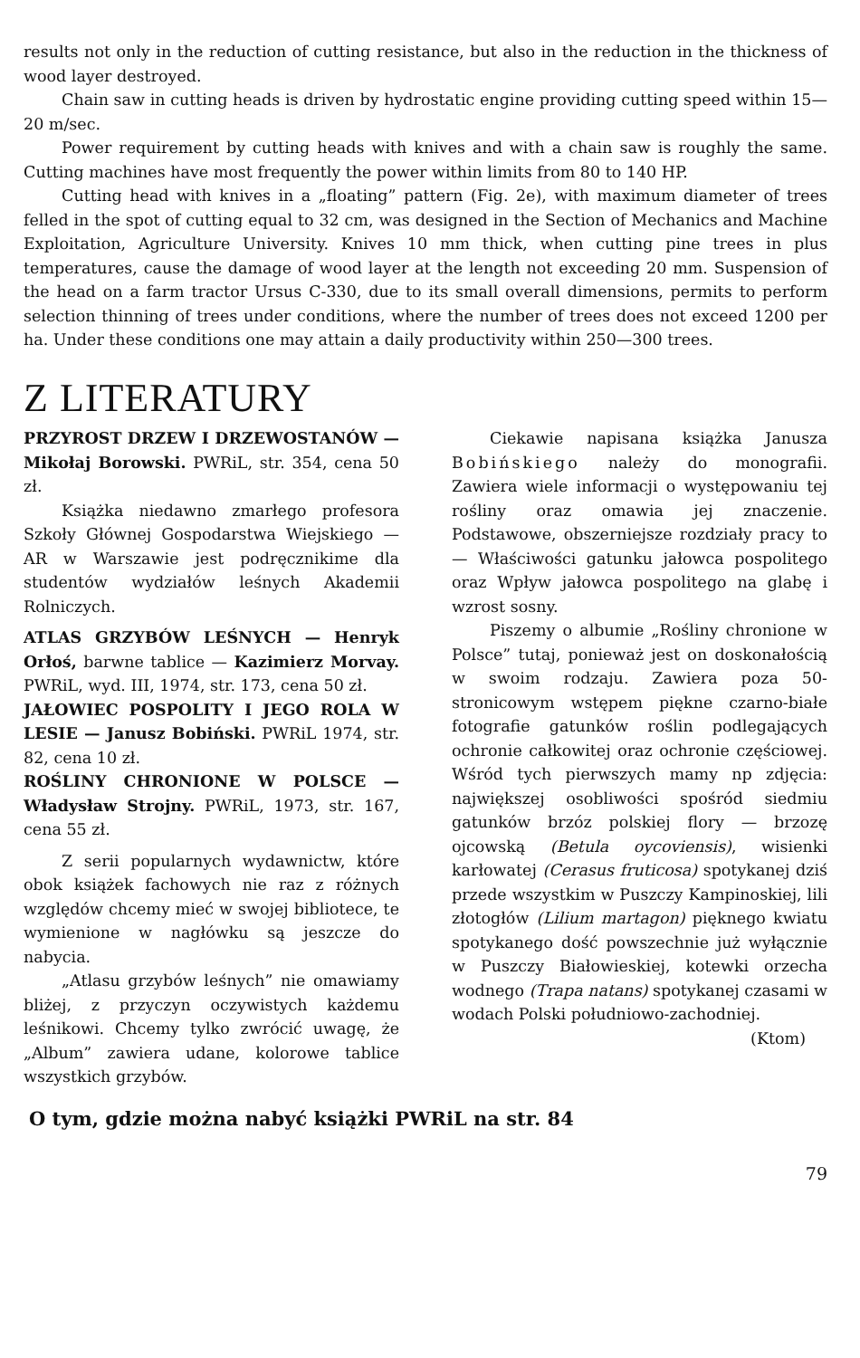results not only in the reduction of cutting resistance, but also in the reduction in the thickness of wood layer destroyed.
Chain saw in cutting heads is driven by hydrostatic engine providing cutting speed within 15—20 m/sec.
Power requirement by cutting heads with knives and with a chain saw is roughly the same. Cutting machines have most frequently the power within limits from 80 to 140 HP.
Cutting head with knives in a „floating” pattern (Fig. 2e), with maximum diameter of trees felled in the spot of cutting equal to 32 cm, was designed in the Section of Mechanics and Machine Exploitation, Agriculture University. Knives 10 mm thick, when cutting pine trees in plus temperatures, cause the damage of wood layer at the length not exceeding 20 mm. Suspension of the head on a farm tractor Ursus C-330, due to its small overall dimensions, permits to perform selection thinning of trees under conditions, where the number of trees does not exceed 1200 per ha. Under these conditions one may attain a daily productivity within 250—300 trees.
Z LITERATURY
PRZYROST DRZEW I DRZEWOSTANÓW — Mikołaj Borowski. PWRiL, str. 354, cena 50 zł.
Książka niedawno zmarłego profesora Szkoły Głównej Gospodarstwa Wiejskiego — AR w Warszawie jest podręcznikime dla studentów wydziałów leśnych Akademii Rolniczych.
ATLAS GRZYBÓW LEŚNYCH — Henryk Orłoś, barwne tablice — Kazimierz Morvay. PWRiL, wyd. III, 1974, str. 173, cena 50 zł.
JAŁOWIEC POSPOLITY I JEGO ROLA W LESIE — Janusz Bobiński. PWRiL 1974, str. 82, cena 10 zł.
ROŚLINY CHRONIONE W POLSCE — Władysław Strojny. PWRiL, 1973, str. 167, cena 55 zł.
Z serii popularnych wydawnictw, które obok książek fachowych nie raz z różnych względów chcemy mieć w swojej bibliotece, te wymienione w nagłówku są jeszcze do nabycia.
„Atlasu grzybów leśnych” nie omawiamy bliżej, z przyczyn oczywistych każdemu leśnikowi. Chcemy tylko zwrócić uwagę, że „Album” zawiera udane, kolorowe tablice wszystkich grzybów.
Ciekawie napisana książka Janusza Bobińskiego należy do monografii. Zawiera wiele informacji o występowaniu tej rośliny oraz omawia jej znaczenie. Podstawowe, obszerniejsze rozdziały pracy to — Właściwości gatunku jałowca pospolitego oraz Wpływ jałowca pospolitego na glabę i wzrost sosny.
Piszemy o albumie „Rośliny chronione w Polsce” tutaj, ponieważ jest on doskonałością w swoim rodzaju. Zawiera poza 50-stronicowym wstępem piękne czarno-białe fotografie gatunków roślin podlegających ochronie całkowitej oraz ochronie częściowej. Wśród tych pierwszych mamy np zdjęcia: największej osobliwości spośród siedmiu gatunków brzóz polskiej flory — brzozę ojcowską (Betula oycoviensis), wisienki karłowatej (Cerasus fruticosa) spotykanej dziś przede wszystkim w Puszczy Kampinoskiej, lili złotogłów (Lilium martagon) pięknego kwiatu spotykanego dość powszechnie już wyłącznie w Puszczy Białowieskiej, kotewki orzecha wodnego (Trapa natans) spotykanej czasami w wodach Polski południowo-zachodniej.
(Ktom)
O tym, gdzie można nabyć książki PWRiL na str. 84
79